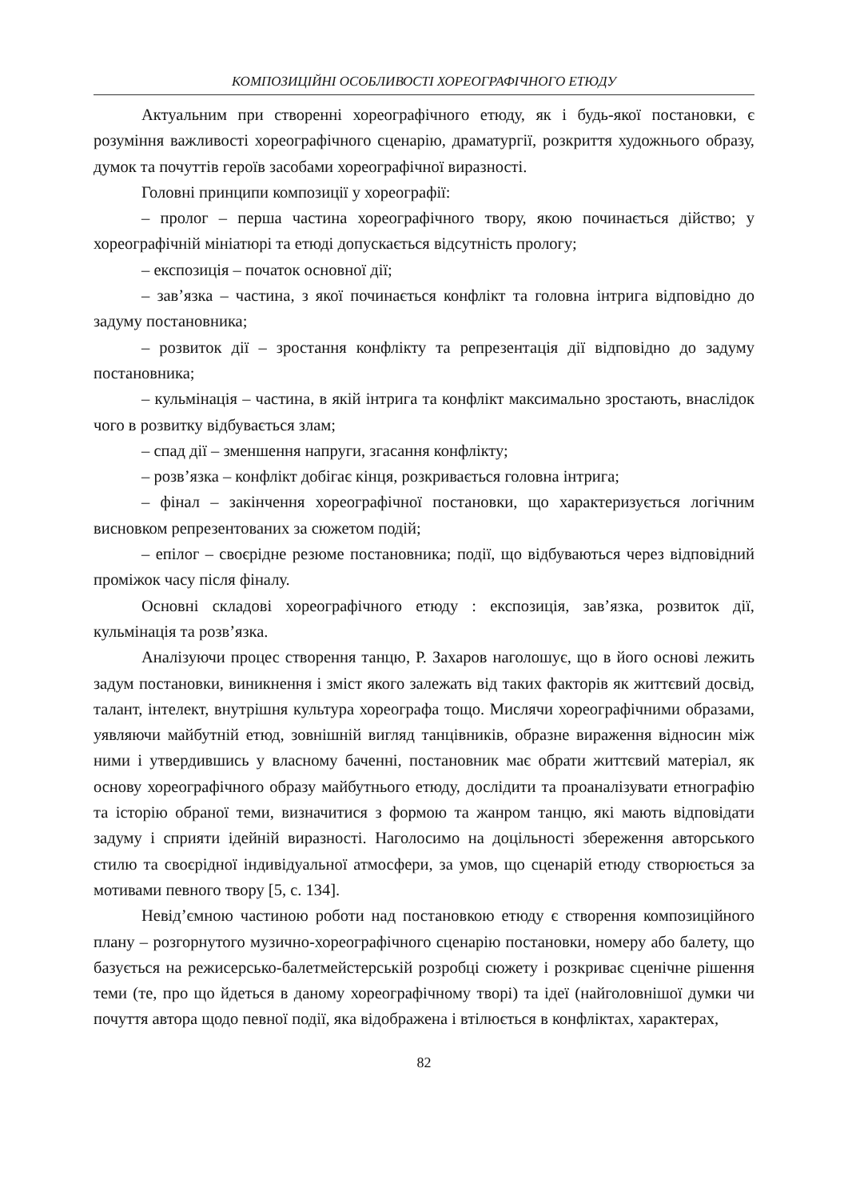КОМПОЗИЦІЙНІ ОСОБЛИВОСТІ ХОРЕОГРАФІЧНОГО ЕТЮДУ
Актуальним при створенні хореографічного етюду, як і будь-якої постановки, є розуміння важливості хореографічного сценарію, драматургії, розкриття художнього образу, думок та почуттів героїв засобами хореографічної виразності.
Головні принципи композиції у хореографії:
– пролог – перша частина хореографічного твору, якою починається дійство; у хореографічній мініатюрі та етюді допускається відсутність прологу;
– експозиція – початок основної дії;
– зав’язка – частина, з якої починається конфлікт та головна інтрига відповідно до задуму постановника;
– розвиток дії – зростання конфлікту та репрезентація дії відповідно до задуму постановника;
– кульмінація – частина, в якій інтрига та конфлікт максимально зростають, внаслідок чого в розвитку відбувається злам;
– спад дії – зменшення напруги, згасання конфлікту;
– розв’язка – конфлікт добігає кінця, розкривається головна інтрига;
– фінал – закінчення хореографічної постановки, що характеризується логічним висновком репрезентованих за сюжетом подій;
– епілог – своєрідне резюме постановника; події, що відбуваються через відповідний проміжок часу після фіналу.
Основні складові хореографічного етюду : експозиція, зав’язка, розвиток дії, кульмінація та розв’язка.
Аналізуючи процес створення танцю, Р. Захаров наголошує, що в його основі лежить задум постановки, виникнення і зміст якого залежать від таких факторів як життєвий досвід, талант, інтелект, внутрішня культура хореографа тощо. Мислячи хореографічними образами, уявляючи майбутній етюд, зовнішній вигляд танцівників, образне вираження відносин між ними і утвердившись у власному баченні, постановник має обрати життєвий матеріал, як основу хореографічного образу майбутнього етюду, дослідити та проаналізувати етнографію та історію обраної теми, визначитися з формою та жанром танцю, які мають відповідати задуму і сприяти ідейній виразності. Наголосимо на доцільності збереження авторського стилю та своєрідної індивідуальної атмосфери, за умов, що сценарій етюду створюється за мотивами певного твору [5, с. 134].
Невід’ємною частиною роботи над постановкою етюду є створення композиційного плану – розгорнутого музично-хореографічного сценарію постановки, номеру або балету, що базується на режисерсько-балетмейстерській розробці сюжету і розкриває сценічне рішення теми (те, про що йдеться в даному хореографічному творі) та ідеї (найголовнішої думки чи почуття автора щодо певної події, яка відображена і втілюється в конфліктах, характерах,
82